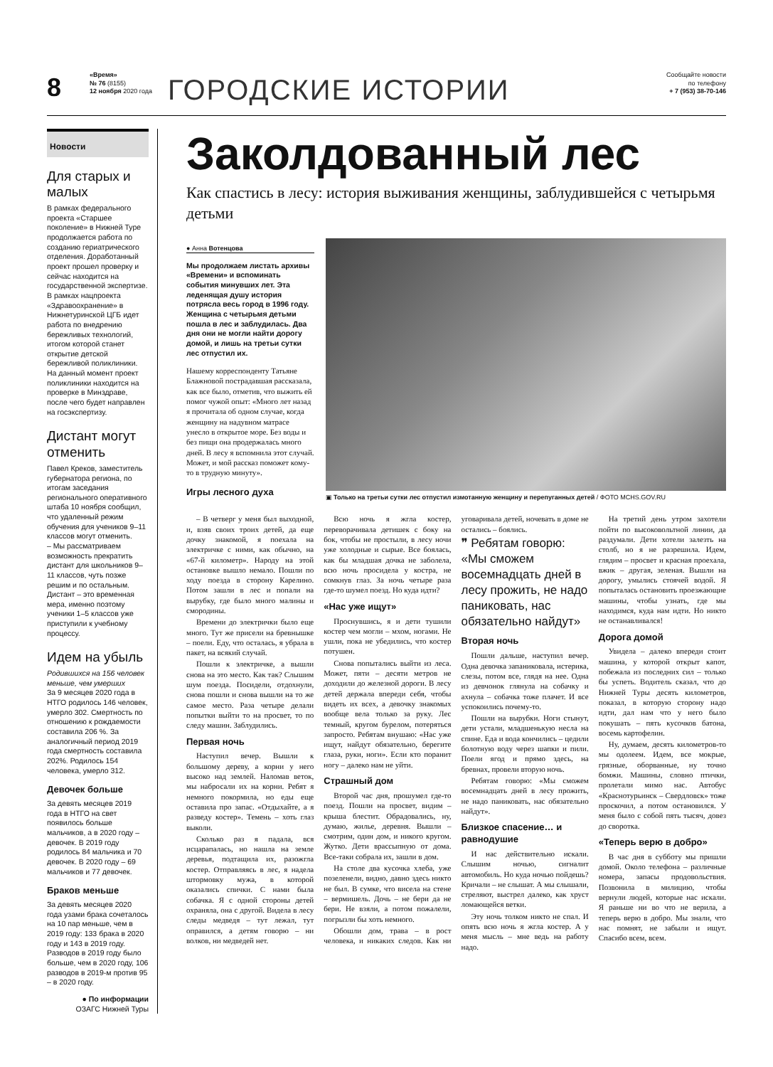8
«Время»
№ 76 (8155)
12 ноября 2020 года
ГОРОДСКИЕ ИСТОРИИ
Сообщайте новости
по телефону
+ 7 (953) 38-70-146
Новости
Для старых и малых
В рамках федерального проекта «Старшее поколение» в Нижней Туре продолжается работа по созданию гериатрического отделения. Доработанный проект прошел проверку и сейчас находится на государственной экспертизе.
В рамках нацпроекта «Здравоохранение» в Нижнетуринской ЦГБ идет работа по внедрению бережливых технологий, итогом которой станет открытие детской бережливой поликлиники. На данный момент проект поликлиники находится на проверке в Минздраве, после чего будет направлен на госэкспертизу.
Дистант могут отменить
Павел Креков, заместитель губернатора региона, по итогам заседания регионального оперативного штаба 10 ноября сообщил, что удаленный режим обучения для учеников 9–11 классов могут отменить.
– Мы рассматриваем возможность прекратить дистант для школьников 9–11 классов, чуть позже решим и по остальным. Дистант – это временная мера, именно поэтому ученики 1–5 классов уже приступили к учебному процессу.
Идем на убыль
Родившихся на 156 человек меньше, чем умерших
За 9 месяцев 2020 года в НТГО родилось 146 человек, умерло 302. Смертность по отношению к рождаемости составила 206 %. За аналогичный период 2019 года смертность составила 202%. Родилось 154 человека, умерло 312.
Девочек больше
За девять месяцев 2019 года в НТГО на свет появилось больше мальчиков, а в 2020 году – девочек. В 2019 году родилось 84 мальчика и 70 девочек. В 2020 году – 69 мальчиков и 77 девочек.
Браков меньше
За девять месяцев 2020 года узами брака сочеталось на 10 пар меньше, чем в 2019 году: 133 брака в 2020 году и 143 в 2019 году. Разводов в 2019 году было больше, чем в 2020 году, 106 разводов в 2019-м против 95 – в 2020 году.
● По информации
ОЗАГС Нижней Туры
Заколдованный лес
Как спастись в лесу: история выживания женщины, заблудившейся с четырьмя детьми
● Анна Вотенцова
Мы продолжаем листать архивы «Времени» и вспоминать события минувших лет. Эта леденящая душу история потрясла весь город в 1996 году. Женщина с четырьмя детьми пошла в лес и заблудилась. Два дня они не могли найти дорогу домой, и лишь на третьи сутки лес отпустил их.
Нашему корреспонденту Татьяне Блажновой пострадавшая рассказала, как все было, отметив, что выжить ей помог чужой опыт: «Много лет назад я прочитала об одном случае, когда женщину на надувном матрасе унесло в открытое море. Без воды и без пищи она продержалась много дней. В лесу я вспомнила этот случай. Может, и мой рассказ поможет кому-то в трудную минуту».
Игры лесного духа
▣ Только на третьи сутки лес отпустил измотанную женщину и перепуганных детей / ФОТО MCHS.GOV.RU
– В четверг у меня был выходной, и, взяв своих троих детей, да еще дочку знакомой, я поехала на электричке с ними, как обычно, на «67-й километр». Народу на этой остановке вышло немало. Пошли по ходу поезда в сторону Карелино. Потом зашли в лес и попали на вырубку, где было много малины и смородины.
Времени до электрички было еще много. Тут же присели на бревнышке – поели. Еду, что осталась, я убрала в пакет, на всякий случай.
Пошли к электричке, а вышли снова на это место. Как так? Слышим шум поезда. Посидели, отдохнули, снова пошли и снова вышли на то же самое место. Раза четыре делали попытки выйти то на просвет, то по следу машин. Заблудились.
Первая ночь
Наступил вечер. Вышли к большому дереву, а корни у него высоко над землей. Наломав веток, мы набросали их на корни. Ребят я немного покормила, но еды еще оставила про запас. «Отдыхайте, а я разведу костер». Темень – хоть глаз выколи.
Сколько раз я падала, вся исцарапалась, но нашла на земле деревья, подтащила их, разожгла костер. Отправляясь в лес, я надела штормовку мужа, в которой оказались спички. С нами была собачка. Я с одной стороны детей охраняла, она с другой. Видела в лесу следы медведя – тут лежал, тут оправился, а детям говорю – ни волков, ни медведей нет.
Всю ночь я жгла костер, переворачивала детишек с боку на бок, чтобы не простыли, в лесу ночи уже холодные и сырые. Все боялась, как бы младшая дочка не заболела, всю ночь просидела у костра, не сомкнув глаз. За ночь четыре раза где-то шумел поезд. Но куда идти?
«Нас уже ищут»
Проснувшись, я и дети тушили костер чем могли – мхом, ногами. Не ушли, пока не убедились, что костер потушен.
Снова попытались выйти из леса. Может, пяти – десяти метров не доходили до железной дороги. В лесу детей держала впереди себя, чтобы видеть их всех, а девочку знакомых вообще вела только за руку. Лес темный, кругом бурелом, потеряться запросто. Ребятам внушаю: «Нас уже ищут, найдут обязательно, берегите глаза, руки, ноги». Если кто поранит ногу – далеко нам не уйти.
Страшный дом
Второй час дня, прошумел где-то поезд. Пошли на просвет, видим – крыша блестит. Обрадовались, ну, думаю, жилье, деревня. Вышли – смотрим, один дом, и никого кругом. Жутко. Дети врассыпную от дома. Все-таки собрала их, зашли в дом.
На столе два кусочка хлеба, уже позеленели, видно, давно здесь никто не был. В сумке, что висела на стене – вермишель. Дочь – не бери да не бери. Не взяли, а потом пожалели, погрызли бы хоть немного.
Обошли дом, трава – в рост человека, и никаких следов. Как ни уговаривала детей, ночевать в доме не остались – боялись.
❞ Ребятам говорю: «Мы сможем восемнадцать дней в лесу прожить, не надо паниковать, нас обязательно найдут»
Вторая ночь
Пошли дальше, наступил вечер. Одна девочка запаниковала, истерика, слезы, потом все, глядя на нее. Одна из девчонок глянула на собачку и ахнула – собачка тоже плачет. И все успокоились почему-то.
Пошли на вырубки. Ноги стынут, дети устали, младшенькую несла на спине. Еда и вода кончились – цедили болотную воду через шапки и пили. Поели ягод и прямо здесь, на бревнах, провели вторую ночь.
Ребятам говорю: «Мы сможем восемнадцать дней в лесу прожить, не надо паниковать, нас обязательно найдут».
Близкое спасение… и равнодушие
И нас действительно искали. Слышим ночью, сигналит автомобиль. Но куда ночью пойдешь? Кричали – не слышат. А мы слышали, стреляют, выстрел далеко, как хруст ломающейся ветки.
Эту ночь толком никто не спал. И опять всю ночь я жгла костер. А у меня мысль – мне ведь на работу надо.
На третий день утром захотели пойти по высоковольтной линии, да раздумали. Дети хотели залезть на столб, но я не разрешила. Идем, глядим – просвет и красная проехала, вжик – другая, зеленая. Вышли на дорогу, умылись стоячей водой. Я попыталась остановить проезжающие машины, чтобы узнать, где мы находимся, куда нам идти. Но никто не останавливался!
Дорога домой
Увидела – далеко впереди стоит машина, у которой открыт капот, побежала из последних сил – только бы успеть. Водитель сказал, что до Нижней Туры десять километров, показал, в которую сторону надо идти, дал нам что у него было покушать – пять кусочков батона, восемь картофелин.
Ну, думаем, десять километров-то мы одолеем. Идем, все мокрые, грязные, оборванные, ну точно бомжи. Машины, словно птички, пролетали мимо нас. Автобус «Краснотурьинск – Свердловск» тоже проскочил, а потом остановился. У меня было с собой пять тысяч, довез до своротка.
«Теперь верю в добро»
В час дня в субботу мы пришли домой. Около телефона – различные номера, запасы продовольствия. Позвонила в милицию, чтобы вернули людей, которые нас искали. Я раньше ни во что не верила, а теперь верю в добро. Мы знали, что нас помнят, не забыли и ищут. Спасибо всем, всем.